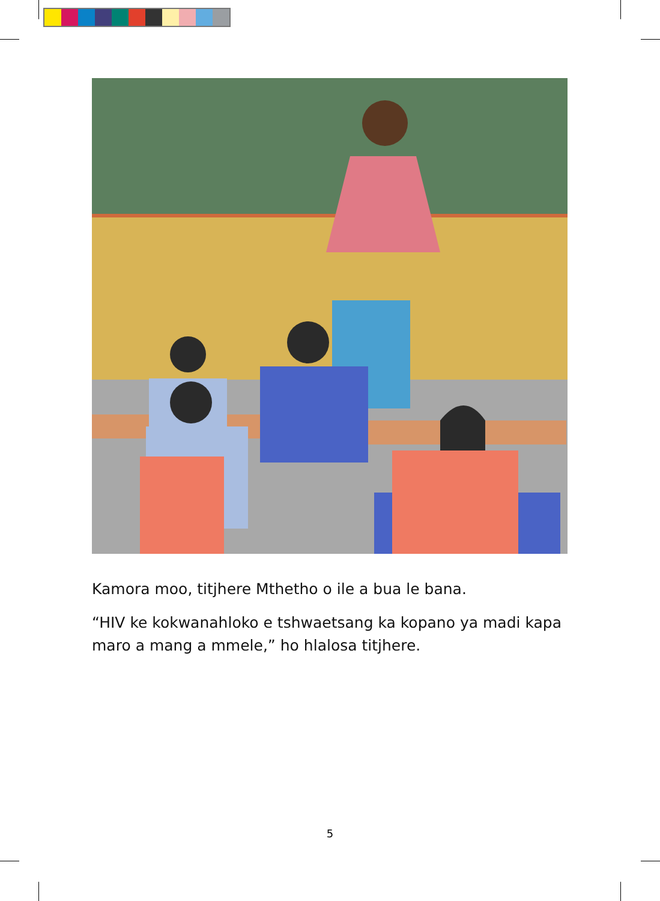Kamora moo, titjhere Mthetho o ile a bua le bana.
“HIV ke kokwanahloko e tshwaetsang ka kopano ya madi kapa maro a mang a mmele,” ho hlalosa titjhere.
5